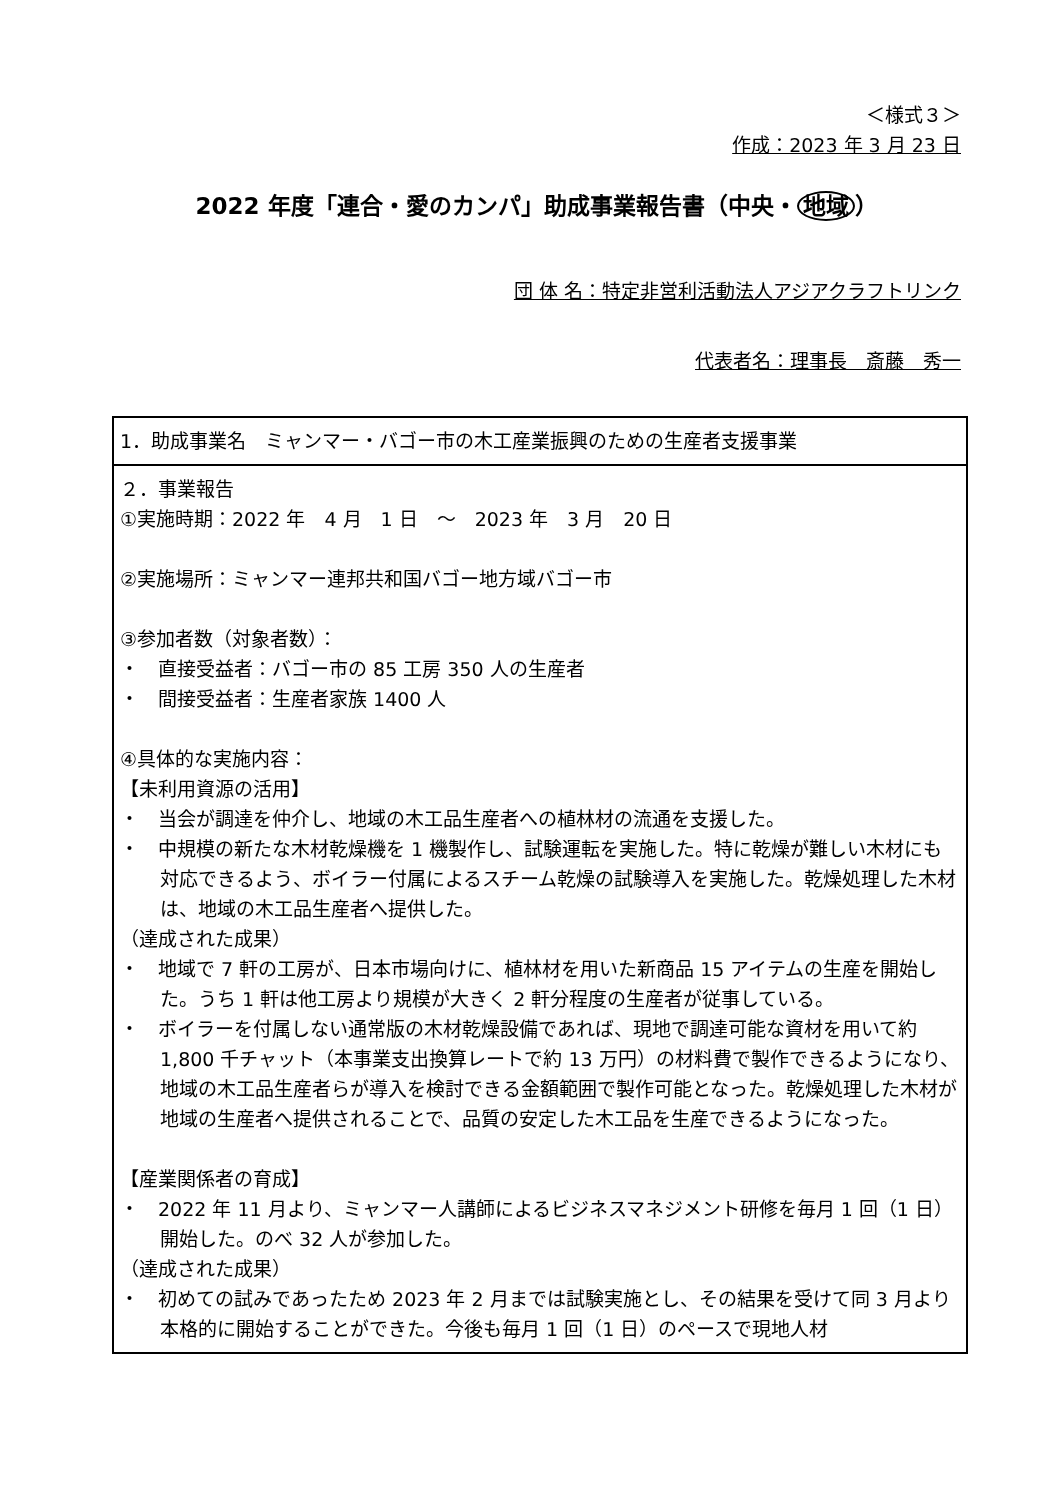＜様式３＞
作成：2023 年 3 月 23 日
2022 年度「連合・愛のカンパ」助成事業報告書（中央・ 地域 ）
団 体 名：特定非営利活動法人アジアクラフトリンク
代表者名：理事長　斎藤　秀一
| 1．助成事業名 ミャンマー・バゴー市の木工産業振興のための生産者支援事業 |
| ２．事業報告 ①実施時期：2022 年 4 月 1 日 ～ 2023 年 3 月 20 日 ②実施場所：ミャンマー連邦共和国バゴー地方域バゴー市 ③参加者数（対象者数）： ・ 直接受益者：バゴー市の 85 工房 350 人の生産者 ・ 間接受益者：生産者家族 1400 人 ④具体的な実施内容： 【未利用資源の活用】 ・ 当会が調達を仲介し、地域の木工品生産者への植林材の流通を支援した。 ・ 中規模の新たな木材乾燥機を 1 機製作し、試験運転を実施した。特に乾燥が難しい木材にも対応できるよう、ボイラー付属によるスチーム乾燥の試験導入を実施した。乾燥処理した木材は、地域の木工品生産者へ提供した。 （達成された成果） ・ 地域で 7 軒の工房が、日本市場向けに、植林材を用いた新商品 15 アイテムの生産を開始した。うち 1 軒は他工房より規模が大きく 2 軒分程度の生産者が従事している。 ・ ボイラーを付属しない通常版の木材乾燥設備であれば、現地で調達可能な資材を用いて約 1,800 千チャット（本事業支出換算レートで約 13 万円）の材料費で製作できるようになり、地域の木工品生産者らが導入を検討できる金額範囲で製作可能となった。乾燥処理した木材が地域の生産者へ提供されることで、品質の安定した木工品を生産できるようになった。 【産業関係者の育成】 ・ 2022 年 11 月より、ミャンマー人講師によるビジネスマネジメント研修を毎月 1 回（1 日）開始した。のべ 32 人が参加した。 （達成された成果） ・ 初めての試みであったため 2023 年 2 月までは試験実施とし、その結果を受けて同 3 月より本格的に開始することができた。今後も毎月 1 回（1 日）のペースで現地人材 |